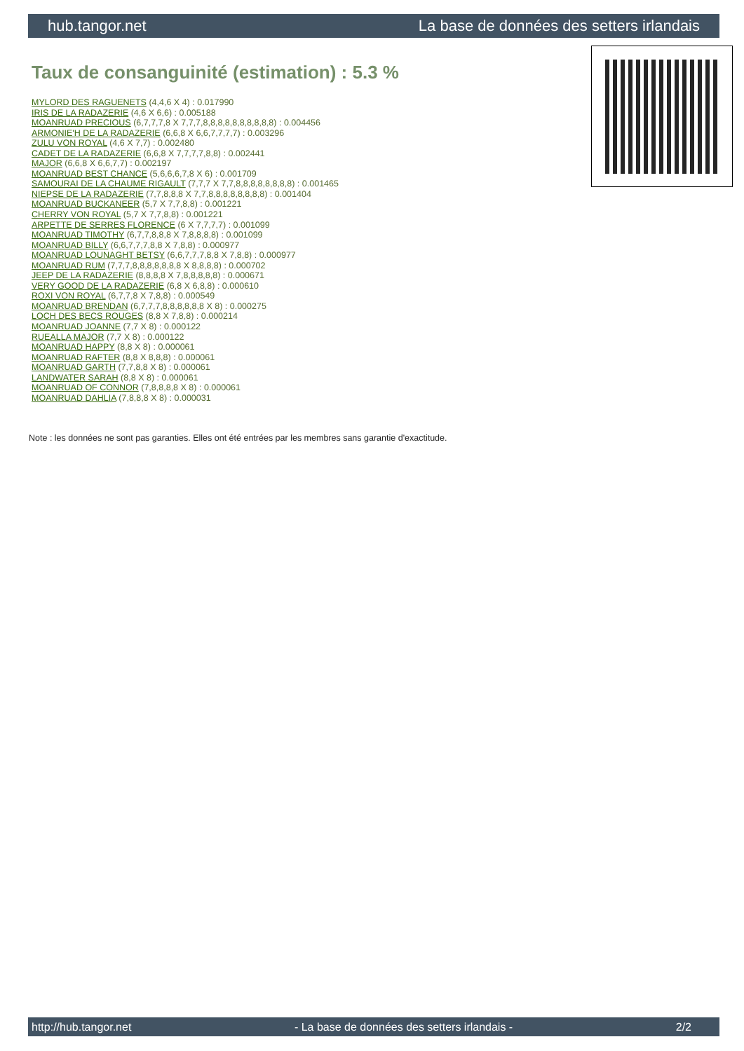hub.tangor.net La base de données des setters irlandais
Taux de consanguinité (estimation) : 5.3 %
MYLORD DES RAGUENETS (4,4,6 X 4) : 0.017990
IRIS DE LA RADAZERIE (4,6 X 6,6) : 0.005188
MOANRUAD PRECIOUS (6,7,7,7,8 X 7,7,7,8,8,8,8,8,8,8,8,8,8) : 0.004456
ARMONIE'H DE LA RADAZERIE (6,6,8 X 6,6,7,7,7,7) : 0.003296
ZULU VON ROYAL (4,6 X 7,7) : 0.002480
CADET DE LA RADAZERIE (6,6,8 X 7,7,7,7,8,8) : 0.002441
MAJOR (6,6,8 X 6,6,7,7) : 0.002197
MOANRUAD BEST CHANCE (5,6,6,6,7,8 X 6) : 0.001709
SAMOURAI DE LA CHAUME RIGAULT (7,7,7 X 7,7,8,8,8,8,8,8,8,8) : 0.001465
NIEPSE DE LA RADAZERIE (7,7,8,8,8 X 7,7,8,8,8,8,8,8,8,8) : 0.001404
MOANRUAD BUCKANEER (5,7 X 7,7,8,8) : 0.001221
CHERRY VON ROYAL (5,7 X 7,7,8,8) : 0.001221
ARPETTE DE SERRES FLORENCE (6 X 7,7,7,7) : 0.001099
MOANRUAD TIMOTHY (6,7,7,8,8,8 X 7,8,8,8,8) : 0.001099
MOANRUAD BILLY (6,6,7,7,7,8,8 X 7,8,8) : 0.000977
MOANRUAD LOUNAGHT BETSY (6,6,7,7,7,8,8 X 7,8,8) : 0.000977
MOANRUAD RUM (7,7,7,8,8,8,8,8,8,8 X 8,8,8,8) : 0.000702
JEEP DE LA RADAZERIE (8,8,8,8 X 7,8,8,8,8,8) : 0.000671
VERY GOOD DE LA RADAZERIE (6,8 X 6,8,8) : 0.000610
ROXI VON ROYAL (6,7,7,8 X 7,8,8) : 0.000549
MOANRUAD BRENDAN (6,7,7,7,8,8,8,8,8,8 X 8) : 0.000275
LOCH DES BECS ROUGES (8,8 X 7,8,8) : 0.000214
MOANRUAD JOANNE (7,7 X 8) : 0.000122
RUEALLA MAJOR (7,7 X 8) : 0.000122
MOANRUAD HAPPY (8,8 X 8) : 0.000061
MOANRUAD RAFTER (8,8 X 8,8,8) : 0.000061
MOANRUAD GARTH (7,7,8,8 X 8) : 0.000061
LANDWATER SARAH (8,8 X 8) : 0.000061
MOANRUAD OF CONNOR (7,8,8,8,8 X 8) : 0.000061
MOANRUAD DAHLIA (7,8,8,8 X 8) : 0.000031
Note : les données ne sont pas garanties. Elles ont été entrées par les membres sans garantie d'exactitude.
http://hub.tangor.net - La base de données des setters irlandais - 2/2